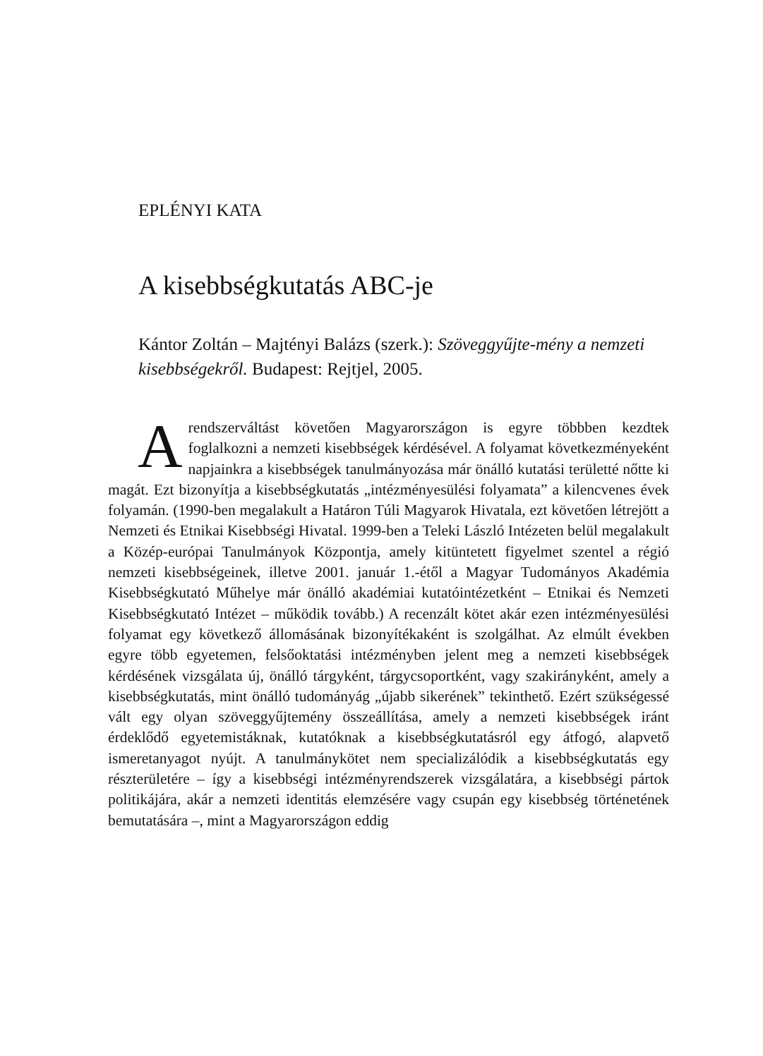EPLÉNYI KATA
A kisebbségkutatás ABC-je
Kántor Zoltán – Majtényi Balázs (szerk.): Szöveggyűjte-mény a nemzeti kisebbségekről. Budapest: Rejtjel, 2005.
A rendszerváltást követően Magyarországon is egyre többben kezdtek foglalkozni a nemzeti kisebbségek kérdésével. A folyamat következményeként napjainkra a kisebbségek tanulmányozása már önálló kutatási területté nőtte ki magát. Ezt bizonyítja a kisebbségkutatás „intézményesülési folyamata” a kilencvenes évek folyamán. (1990-ben megalakult a Határon Túli Magyarok Hivatala, ezt követően létrejött a Nemzeti és Etnikai Kisebbségi Hivatal. 1999-ben a Teleki László Intézeten belül megalakult a Közép-európai Tanulmányok Központja, amely kitüntetett figyelmet szentel a régió nemzeti kisebbségeinek, illetve 2001. január 1.-étől a Magyar Tudományos Akadémia Kisebbségkutató Műhelye már önálló akadémiai kutatóintézetként – Etnikai és Nemzeti Kisebbségkutató Intézet – működik tovább.) A recenzált kötet akár ezen intézményesülési folyamat egy következő állomásának bizonyítékaként is szolgálhat. Az elmúlt években egyre több egyetemen, felsőoktatási intézményben jelent meg a nemzeti kisebbségek kérdésének vizsgálata új, önálló tárgyként, tárgycsoportként, vagy szakirányként, amely a kisebbségkutatás, mint önálló tudományág „újabb sikerének” tekinthető. Ezért szükségessé vált egy olyan szöveggyűjtemény összeállítása, amely a nemzeti kisebbségek iránt érdeklődő egyetemistáknak, kutatóknak a kisebbségkutatásról egy átfogó, alapvető ismeretanyagot nyújt. A tanulmánykötet nem specializálódik a kisebbségkutatás egy részterületére – így a kisebbségi intézményrendszerek vizsgálatára, a kisebbségi pártok politikájára, akár a nemzeti identitás elemzésére vagy csupán egy kisebbség történetének bemutatására –, mint a Magyarországon eddig